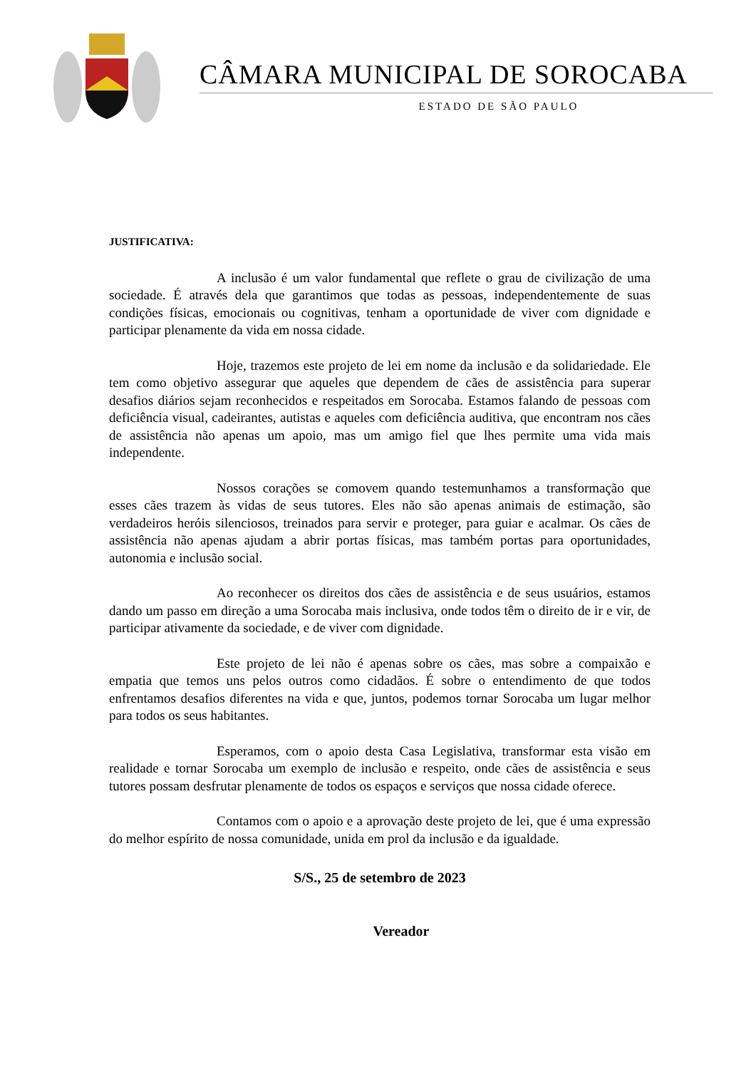CÂMARA MUNICIPAL DE SOROCABA
ESTADO DE SÃO PAULO
JUSTIFICATIVA:
A inclusão é um valor fundamental que reflete o grau de civilização de uma sociedade. É através dela que garantimos que todas as pessoas, independentemente de suas condições físicas, emocionais ou cognitivas, tenham a oportunidade de viver com dignidade e participar plenamente da vida em nossa cidade.
Hoje, trazemos este projeto de lei em nome da inclusão e da solidariedade. Ele tem como objetivo assegurar que aqueles que dependem de cães de assistência para superar desafios diários sejam reconhecidos e respeitados em Sorocaba. Estamos falando de pessoas com deficiência visual, cadeirantes, autistas e aqueles com deficiência auditiva, que encontram nos cães de assistência não apenas um apoio, mas um amigo fiel que lhes permite uma vida mais independente.
Nossos corações se comovem quando testemunhamos a transformação que esses cães trazem às vidas de seus tutores. Eles não são apenas animais de estimação, são verdadeiros heróis silenciosos, treinados para servir e proteger, para guiar e acalmar. Os cães de assistência não apenas ajudam a abrir portas físicas, mas também portas para oportunidades, autonomia e inclusão social.
Ao reconhecer os direitos dos cães de assistência e de seus usuários, estamos dando um passo em direção a uma Sorocaba mais inclusiva, onde todos têm o direito de ir e vir, de participar ativamente da sociedade, e de viver com dignidade.
Este projeto de lei não é apenas sobre os cães, mas sobre a compaixão e empatia que temos uns pelos outros como cidadãos. É sobre o entendimento de que todos enfrentamos desafios diferentes na vida e que, juntos, podemos tornar Sorocaba um lugar melhor para todos os seus habitantes.
Esperamos, com o apoio desta Casa Legislativa, transformar esta visão em realidade e tornar Sorocaba um exemplo de inclusão e respeito, onde cães de assistência e seus tutores possam desfrutar plenamente de todos os espaços e serviços que nossa cidade oferece.
Contamos com o apoio e a aprovação deste projeto de lei, que é uma expressão do melhor espírito de nossa comunidade, unida em prol da inclusão e da igualdade.
S/S., 25 de setembro de 2023
Vereador